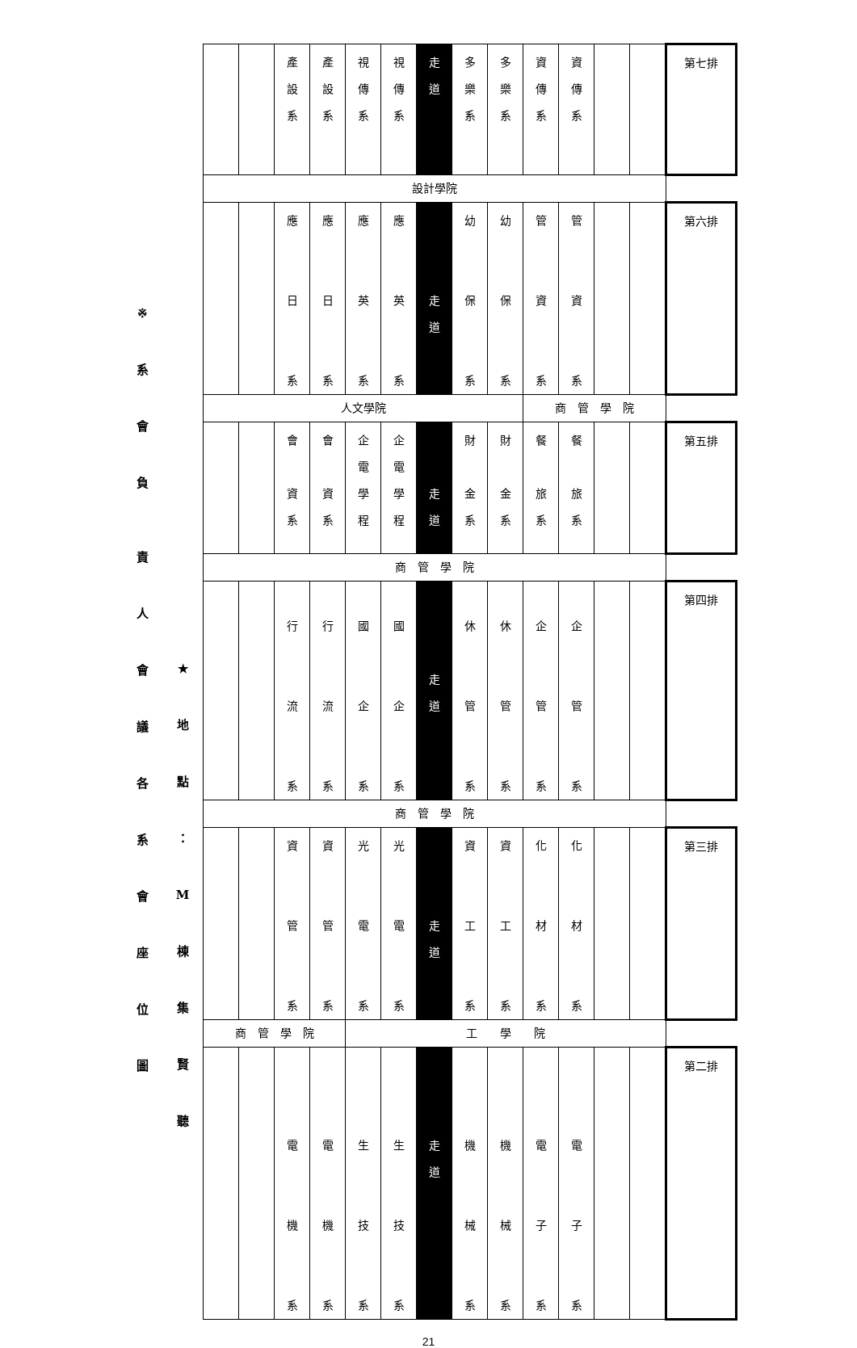※
系
會
負
責
人
會
議
各
系
會
座
位
圖
★
地
點
：
M
棟
集
賢
聽
| | | 產 設 系 | 產 設 系 | 視 傳 系 | 視 傳 系 | 走 道 | 多 樂 系 | 多 樂 系 | 資 傳 系 | 資 傳 系 | | | 第七排 |
| 設計學院 | | | | | | | | | | | | | |
| | | 應 日 系 | 應 日 系 | 應 英 系 | 應 英 系 | 走 道 | 幼 保 系 | 幼 保 系 | 管 資 系 | 管 資 系 | | | 第六排 |
| 人文學院 | | | | | | | | | 商 管 學 院 | | | | |
| | | 會 資 系 | 會 資 系 | 企 電 學 程 | 企 電 學 程 | 走 道 | 財 金 系 | 財 金 系 | 餐 旅 系 | 餐 旅 系 | | | 第五排 |
| 商 管 學 院 | | | | | | | | | | | | | |
| | | 行 流 系 | 行 流 系 | 國 企 系 | 國 企 系 | 走 道 | 休 管 系 | 休 管 系 | 企 管 系 | 企 管 系 | | | 第四排 |
| 商 管 學 院 | | | | | | | | | | | | | |
| | | 資 管 系 | 資 管 系 | 光 電 系 | 光 電 系 | 走 道 | 資 工 系 | 資 工 系 | 化 材 系 | 化 材 系 | | | 第三排 |
| 商 管 學 院 | | | | 工 學 院 | | | | | | | | | |
| | | 電 機 系 | 電 機 系 | 生 技 系 | 生 技 系 | 走 道 | 機 械 系 | 機 械 系 | 電 子 系 | 電 子 系 | | | 第二排 |
21